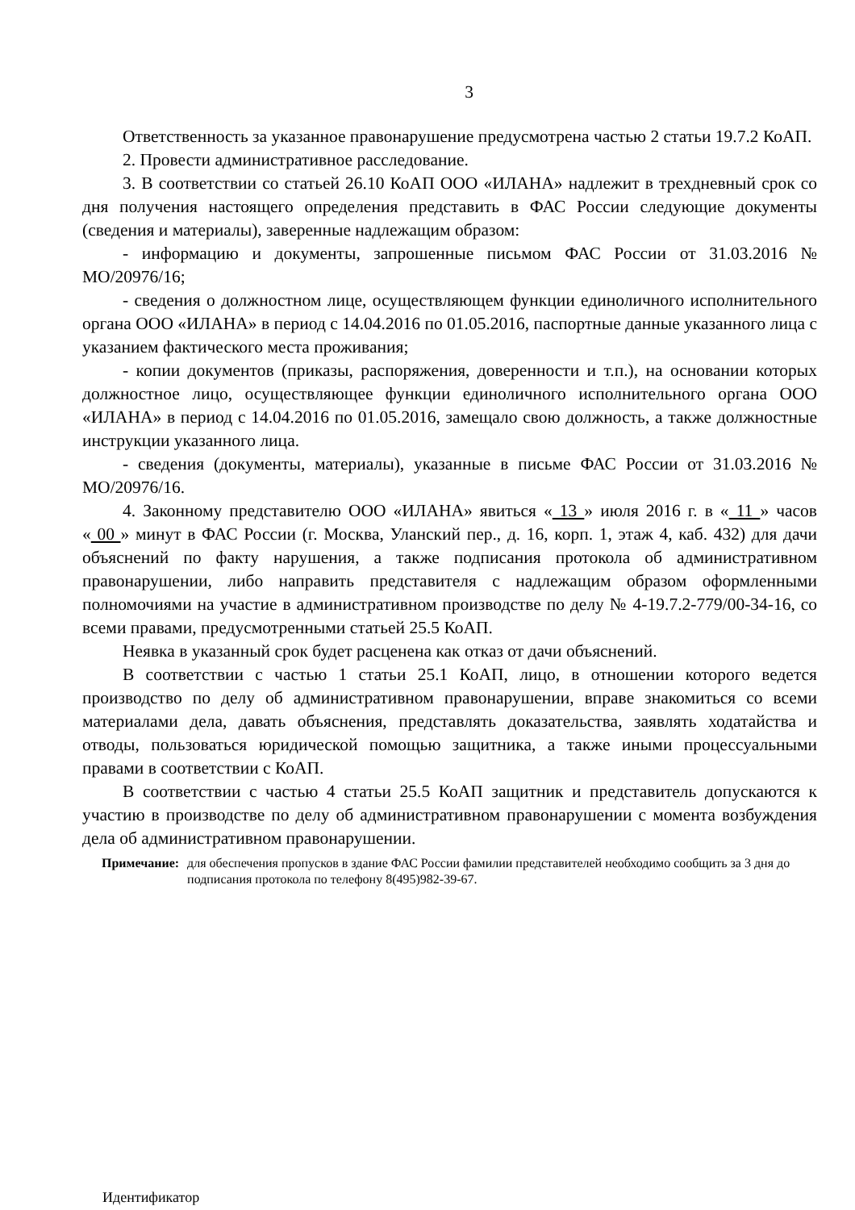3
Ответственность за указанное правонарушение предусмотрена частью 2 статьи 19.7.2 КоАП.
2. Провести административное расследование.
3. В соответствии со статьей 26.10 КоАП ООО «ИЛАНА» надлежит в трехдневный срок со дня получения настоящего определения представить в ФАС России следующие документы (сведения и материалы), заверенные надлежащим образом:
- информацию и документы, запрошенные письмом ФАС России от 31.03.2016 № МО/20976/16;
- сведения о должностном лице, осуществляющем функции единоличного исполнительного органа ООО «ИЛАНА» в период с 14.04.2016 по 01.05.2016, паспортные данные указанного лица с указанием фактического места проживания;
- копии документов (приказы, распоряжения, доверенности и т.п.), на основании которых должностное лицо, осуществляющее функции единоличного исполнительного органа ООО «ИЛАНА» в период с 14.04.2016 по 01.05.2016, замещало свою должность, а также должностные инструкции указанного лица.
- сведения (документы, материалы), указанные в письме ФАС России от 31.03.2016 № МО/20976/16.
4. Законному представителю ООО «ИЛАНА» явиться « 13 » июля 2016 г. в « 11 » часов « 00 » минут в ФАС России (г. Москва, Уланский пер., д. 16, корп. 1, этаж 4, каб. 432) для дачи объяснений по факту нарушения, а также подписания протокола об административном правонарушении, либо направить представителя с надлежащим образом оформленными полномочиями на участие в административном производстве по делу № 4-19.7.2-779/00-34-16, со всеми правами, предусмотренными статьей 25.5 КоАП.
Неявка в указанный срок будет расценена как отказ от дачи объяснений.
В соответствии с частью 1 статьи 25.1 КоАП, лицо, в отношении которого ведется производство по делу об административном правонарушении, вправе знакомиться со всеми материалами дела, давать объяснения, представлять доказательства, заявлять ходатайства и отводы, пользоваться юридической помощью защитника, а также иными процессуальными правами в соответствии с КоАП.
В соответствии с частью 4 статьи 25.5 КоАП защитник и представитель допускаются к участию в производстве по делу об административном правонарушении с момента возбуждения дела об административном правонарушении.
Примечание: для обеспечения пропусков в здание ФАС России фамилии представителей необходимо сообщить за 3 дня до подписания протокола по телефону 8(495)982-39-67.
Идентификатор